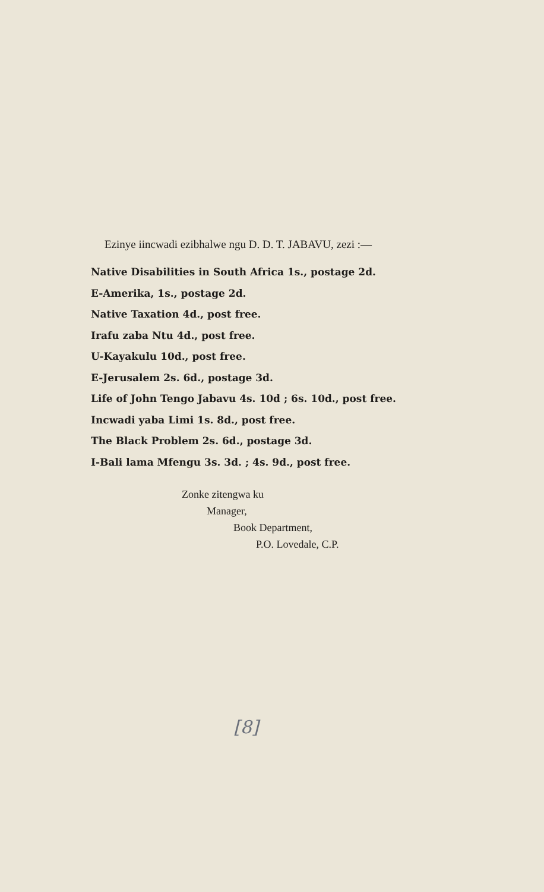Ezinye iincwadi ezibhalwe ngu D. D. T. JABAVU, zezi :—
Native Disabilities in South Africa 1s., postage 2d.
E-Amerika, 1s., postage 2d.
Native Taxation 4d., post free.
Irafu zaba Ntu 4d., post free.
U-Kayakulu 10d., post free.
E-Jerusalem 2s. 6d., postage 3d.
Life of John Tengo Jabavu 4s. 10d ; 6s. 10d., post free.
Incwadi yaba Limi 1s. 8d., post free.
The Black Problem 2s. 6d., postage 3d.
I-Bali lama Mfengu 3s. 3d. ; 4s. 9d., post free.
Zonke zitengwa ku
Manager,
Book Department,
P.O. Lovedale, C.P.
[8]